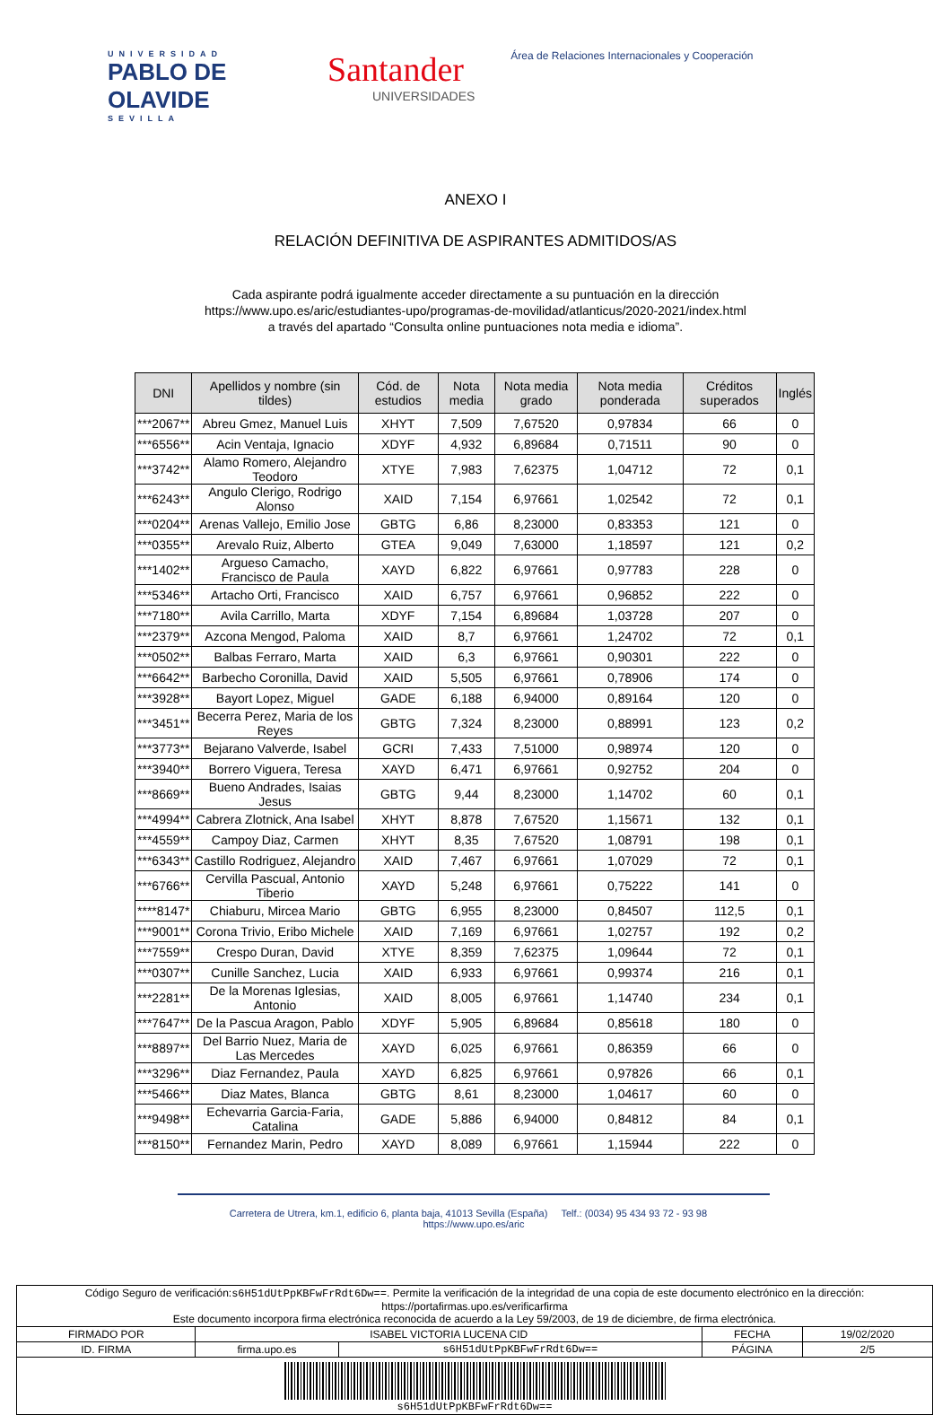UNIVERSIDAD
PABLO DE OLAVIDE
SEVILLA
Santander
UNIVERSIDADES
Área de Relaciones Internacionales y Cooperación
ANEXO I
RELACIÓN DEFINITIVA DE ASPIRANTES ADMITIDOS/AS
Cada aspirante podrá igualmente acceder directamente a su puntuación en la dirección
https://www.upo.es/aric/estudiantes-upo/programas-de-movilidad/atlanticus/2020-2021/index.html
a través del apartado “Consulta online puntuaciones nota media e idioma”.
| DNI | Apellidos y nombre (sin tildes) | Cód. de estudios | Nota media | Nota media grado | Nota media ponderada | Créditos superados | Inglés |
| --- | --- | --- | --- | --- | --- | --- | --- |
| ***2067** | Abreu Gmez, Manuel Luis | XHYT | 7,509 | 7,67520 | 0,97834 | 66 | 0 |
| ***6556** | Acin Ventaja, Ignacio | XDYF | 4,932 | 6,89684 | 0,71511 | 90 | 0 |
| ***3742** | Alamo Romero, Alejandro Teodoro | XTYE | 7,983 | 7,62375 | 1,04712 | 72 | 0,1 |
| ***6243** | Angulo Clerigo, Rodrigo Alonso | XAID | 7,154 | 6,97661 | 1,02542 | 72 | 0,1 |
| ***0204** | Arenas Vallejo, Emilio Jose | GBTG | 6,86 | 8,23000 | 0,83353 | 121 | 0 |
| ***0355** | Arevalo Ruiz, Alberto | GTEA | 9,049 | 7,63000 | 1,18597 | 121 | 0,2 |
| ***1402** | Argueso Camacho, Francisco de Paula | XAYD | 6,822 | 6,97661 | 0,97783 | 228 | 0 |
| ***5346** | Artacho Orti, Francisco | XAID | 6,757 | 6,97661 | 0,96852 | 222 | 0 |
| ***7180** | Avila Carrillo, Marta | XDYF | 7,154 | 6,89684 | 1,03728 | 207 | 0 |
| ***2379** | Azcona Mengod, Paloma | XAID | 8,7 | 6,97661 | 1,24702 | 72 | 0,1 |
| ***0502** | Balbas Ferraro, Marta | XAID | 6,3 | 6,97661 | 0,90301 | 222 | 0 |
| ***6642** | Barbecho Coronilla, David | XAID | 5,505 | 6,97661 | 0,78906 | 174 | 0 |
| ***3928** | Bayort Lopez, Miguel | GADE | 6,188 | 6,94000 | 0,89164 | 120 | 0 |
| ***3451** | Becerra Perez, Maria de los Reyes | GBTG | 7,324 | 8,23000 | 0,88991 | 123 | 0,2 |
| ***3773** | Bejarano Valverde, Isabel | GCRI | 7,433 | 7,51000 | 0,98974 | 120 | 0 |
| ***3940** | Borrero Viguera, Teresa | XAYD | 6,471 | 6,97661 | 0,92752 | 204 | 0 |
| ***8669** | Bueno Andrades, Isaias Jesus | GBTG | 9,44 | 8,23000 | 1,14702 | 60 | 0,1 |
| ***4994** | Cabrera Zlotnick, Ana Isabel | XHYT | 8,878 | 7,67520 | 1,15671 | 132 | 0,1 |
| ***4559** | Campoy Diaz, Carmen | XHYT | 8,35 | 7,67520 | 1,08791 | 198 | 0,1 |
| ***6343** | Castillo Rodriguez, Alejandro | XAID | 7,467 | 6,97661 | 1,07029 | 72 | 0,1 |
| ***6766** | Cervilla Pascual, Antonio Tiberio | XAYD | 5,248 | 6,97661 | 0,75222 | 141 | 0 |
| ****8147* | Chiaburu, Mircea Mario | GBTG | 6,955 | 8,23000 | 0,84507 | 112,5 | 0,1 |
| ***9001** | Corona Trivio, Eribo Michele | XAID | 7,169 | 6,97661 | 1,02757 | 192 | 0,2 |
| ***7559** | Crespo Duran, David | XTYE | 8,359 | 7,62375 | 1,09644 | 72 | 0,1 |
| ***0307** | Cunille Sanchez, Lucia | XAID | 6,933 | 6,97661 | 0,99374 | 216 | 0,1 |
| ***2281** | De la Morenas Iglesias, Antonio | XAID | 8,005 | 6,97661 | 1,14740 | 234 | 0,1 |
| ***7647** | De la Pascua Aragon, Pablo | XDYF | 5,905 | 6,89684 | 0,85618 | 180 | 0 |
| ***8897** | Del Barrio Nuez, Maria de Las Mercedes | XAYD | 6,025 | 6,97661 | 0,86359 | 66 | 0 |
| ***3296** | Diaz Fernandez, Paula | XAYD | 6,825 | 6,97661 | 0,97826 | 66 | 0,1 |
| ***5466** | Diaz Mates, Blanca | GBTG | 8,61 | 8,23000 | 1,04617 | 60 | 0 |
| ***9498** | Echevarria Garcia-Faria, Catalina | GADE | 5,886 | 6,94000 | 0,84812 | 84 | 0,1 |
| ***8150** | Fernandez Marin, Pedro | XAYD | 8,089 | 6,97661 | 1,15944 | 222 | 0 |
Carretera de Utrera, km.1, edificio 6, planta baja, 41013 Sevilla (España) Telf.: (0034) 95 434 93 72 - 93 98 https://www.upo.es/aric
| Código Seguro de verificación: s6H51dUtPpKBFwFrRdt6Dw== . Permite la verificación de la integridad de una copia de este documento electrónico en la dirección: https://portafirmas.upo.es/verificarfirma Este documento incorpora firma electrónica reconocida de acuerdo a la Ley 59/2003, de 19 de diciembre, de firma electrónica. | | | | |
| FIRMADO POR | ISABEL VICTORIA LUCENA CID | | FECHA | 19/02/2020 |
| ID. FIRMA | firma.upo.es | s6H51dUtPpKBFwFrRdt6Dw== | PÁGINA | 2/5 |
| s6H51dUtPpKBFwFrRdt6Dw== | | | | |